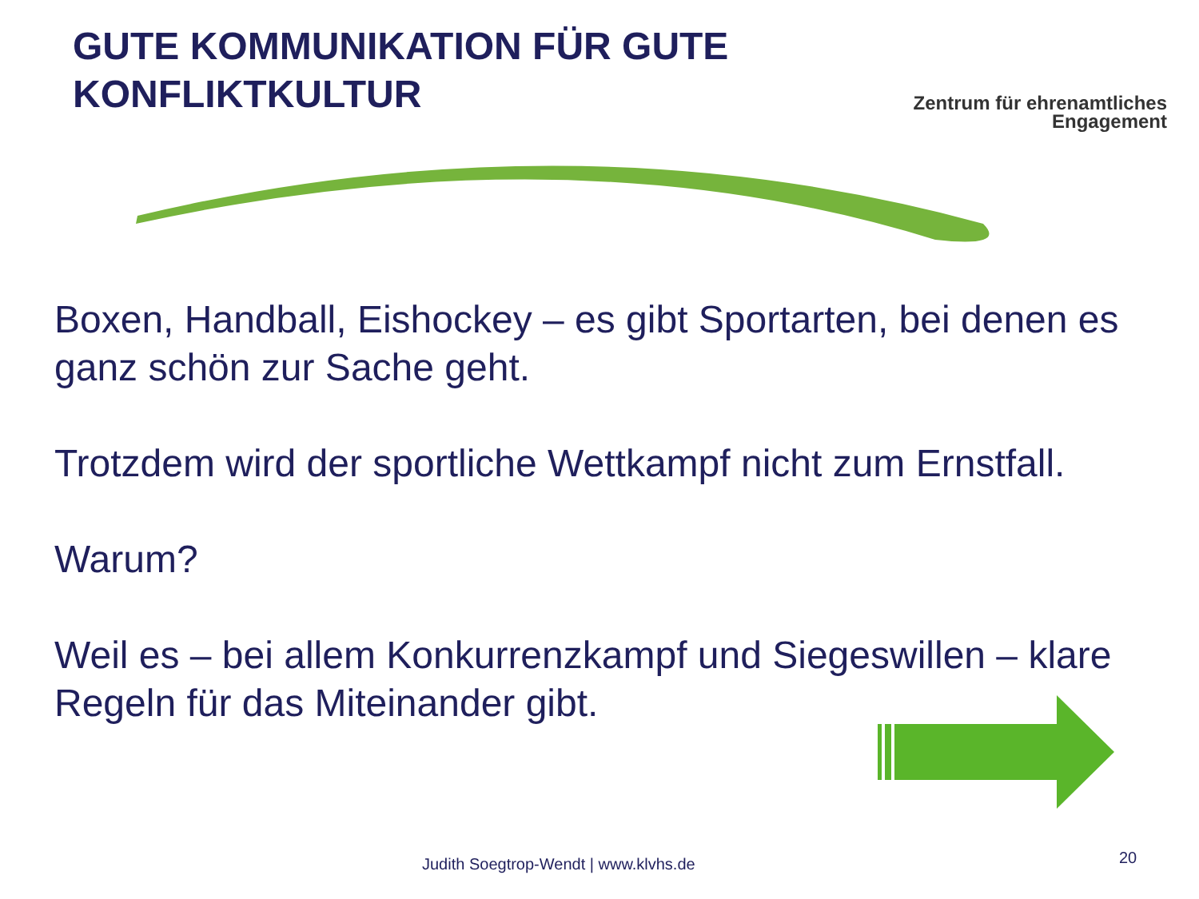GUTE KOMMUNIKATION FÜR GUTE KONFLIKTKULTUR
Zentrum für ehrenamtliches
Engagement
Boxen, Handball, Eishockey – es gibt Sportarten, bei denen es ganz schön zur Sache geht.
Trotzdem wird der sportliche Wettkampf nicht zum Ernstfall.
Warum?
Weil es – bei allem Konkurrenzkampf und Siegeswillen – klare Regeln für das Miteinander gibt.
Judith Soegtrop-Wendt | www.klvhs.de 20